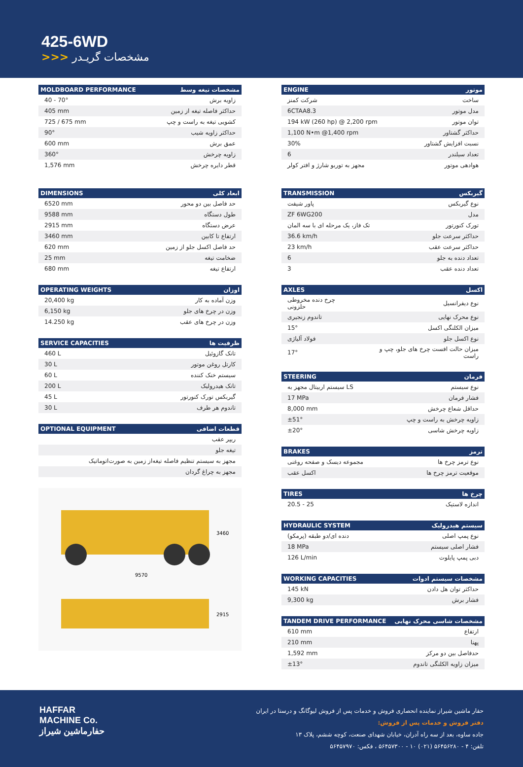425-6WD
>>> مشخصات گریـدر
| MOLDBOARD PERFORMANCE | مشخصات تیغه وسط |
| --- | --- |
| 40 - 70° | زاویه برش |
| 405 mm | حداکثر فاصله تیغه از زمین |
| 725 / 675 mm | کشویی تیغه به راست و چپ |
| 90° | حداکثر زاویه شیب |
| 600 mm | عمق برش |
| 360° | زاویه چرخش |
| 1,576 mm | قطر دایره چرخش |
| DIMENSIONS | ابعاد کلی |
| --- | --- |
| 6520 mm | حد فاصل بین دو محور |
| 9588 mm | طول دستگاه |
| 2915 mm | عرض دستگاه |
| 3460 mm | ارتفاع تا کابین |
| 620 mm | حد فاصل اکسل جلو از زمین |
| 25 mm | ضخامت تیغه |
| 680 mm | ارتفاع تیغه |
| OPERATING WEIGHTS | اوزان |
| --- | --- |
| 20,400 kg | وزن آماده به کار |
| 6,150 kg | وزن در چرخ های جلو |
| 14.250 kg | وزن در چرخ های عقب |
| SERVICE CAPACITIES | ظرفیت ها |
| --- | --- |
| 460 L | تانک گازوئیل |
| 30 L | کارتل روغن موتور |
| 60 L | سیستم خنک کننده |
| 200 L | تانک هیدرولیک |
| 45 L | گیربکس تورک کنورتور |
| 30 L | تاندوم هر طرف |
| OPTIONAL EQUIPMENT | قطعات اضافی |
| --- | --- |
| ریپر عقب | |
| تیغه جلو | |
| مجهز به سیستم تنظیم فاصله تیغه‌از زمین به صورت‌اتوماتیک | |
| مجهز به چراغ گردان | |
9570
3460
2915
| ENGINE | موتور |
| --- | --- |
| شرکت کمنز | ساخت |
| 6CTAA8.3 | مدل موتور |
| 194 kW (260 hp) @ 2,200 rpm | توان موتور |
| 1,100 N•m @1,400 rpm | حداکثر گشتاور |
| 30% | نسبت افزایش گشتاور |
| 6 | تعداد سیلندر |
| مجهز به توربو شارژ و افتر کولر | هوادهی موتور |
| TRANSMISSION | گیربکس |
| --- | --- |
| پاور شیفت | نوع گیربکس |
| ZF 6WG200 | مدل |
| تک فاز، یک مرحله ای با سه المان | تورک کنورتور |
| 36.6 km/h | حداکثر سرعت جلو |
| 23 km/h | حداکثر سرعت عقب |
| 6 | تعداد دنده به جلو |
| 3 | تعداد دنده عقب |
| AXLES | اکسل |
| --- | --- |
| چرخ دنده مخروطی حلزونی | نوع دیفرانسیل |
| تاندوم زنجیری | نوع محرک نهایی |
| 15° | میزان الکلنگی اکسل |
| فولاد آلیاژی | نوع اکسل جلو |
| 17° | میزان حالت افست چرخ های جلو، چپ و راست |
| STEERING | فرمان |
| --- | --- |
| سیستم اربیتال مجهز به LS | نوع سیستم |
| 17 MPa | فشار فرمان |
| 8,000 mm | حداقل شعاع چرخش |
| ±51° | زاویه چرخش به راست و چپ |
| ±20° | زاویه چرخش شاسی |
| BRAKES | ترمز |
| --- | --- |
| مجموعه دیسک و صفحه روغنی | نوع ترمز چرخ ها |
| اکسل عقب | موقعیت ترمز چرخ ها |
| TIRES | چرخ ها |
| --- | --- |
| 20.5 - 25 | اندازه لاستیک |
| HYDRAULIC SYSTEM | سیستم هیدرولیک |
| --- | --- |
| دنده ای/دو طبقه (پرمکو) | نوع پمپ اصلی |
| 18 MPa | فشار اصلی سیستم |
| 126 L/min | دبی پمپ پایلوت |
| WORKING CAPACITIES | مشخصات سیستم ادوات |
| --- | --- |
| 145 kN | حداکثر توان هل دادن |
| 9,300 kg | فشار برش |
| TANDEM DRIVE PERFORMANCE | مشخصات شاسی محرک نهایی |
| --- | --- |
| 610 mm | ارتفاع |
| 210 mm | پهنا |
| 1,592 mm | حدفاصل بین دو مرکز |
| ±13° | میزان زاویه الکلنگی تاندوم |
HAFFAR
MACHINE Co.
حفارماشین شیراز
حفار ماشین شیراز نماینده انحصاری فروش و خدمات پس از فروش لیوگانگ و درستا در ایران
دفتر فروش و خدمات پس از فروش:
جاده ساوه، بعد از سه راه آدران، خیابان شهدای صنعت، کوچه ششم، پلاک ۱۳
تلفن: ۴ - ۵۶۴۵۶۲۸۰ (۰۲۱) ۱۰ - ۵۶۴۵۷۳۰۰ ، فکس: ۵۶۴۵۷۹۷۰